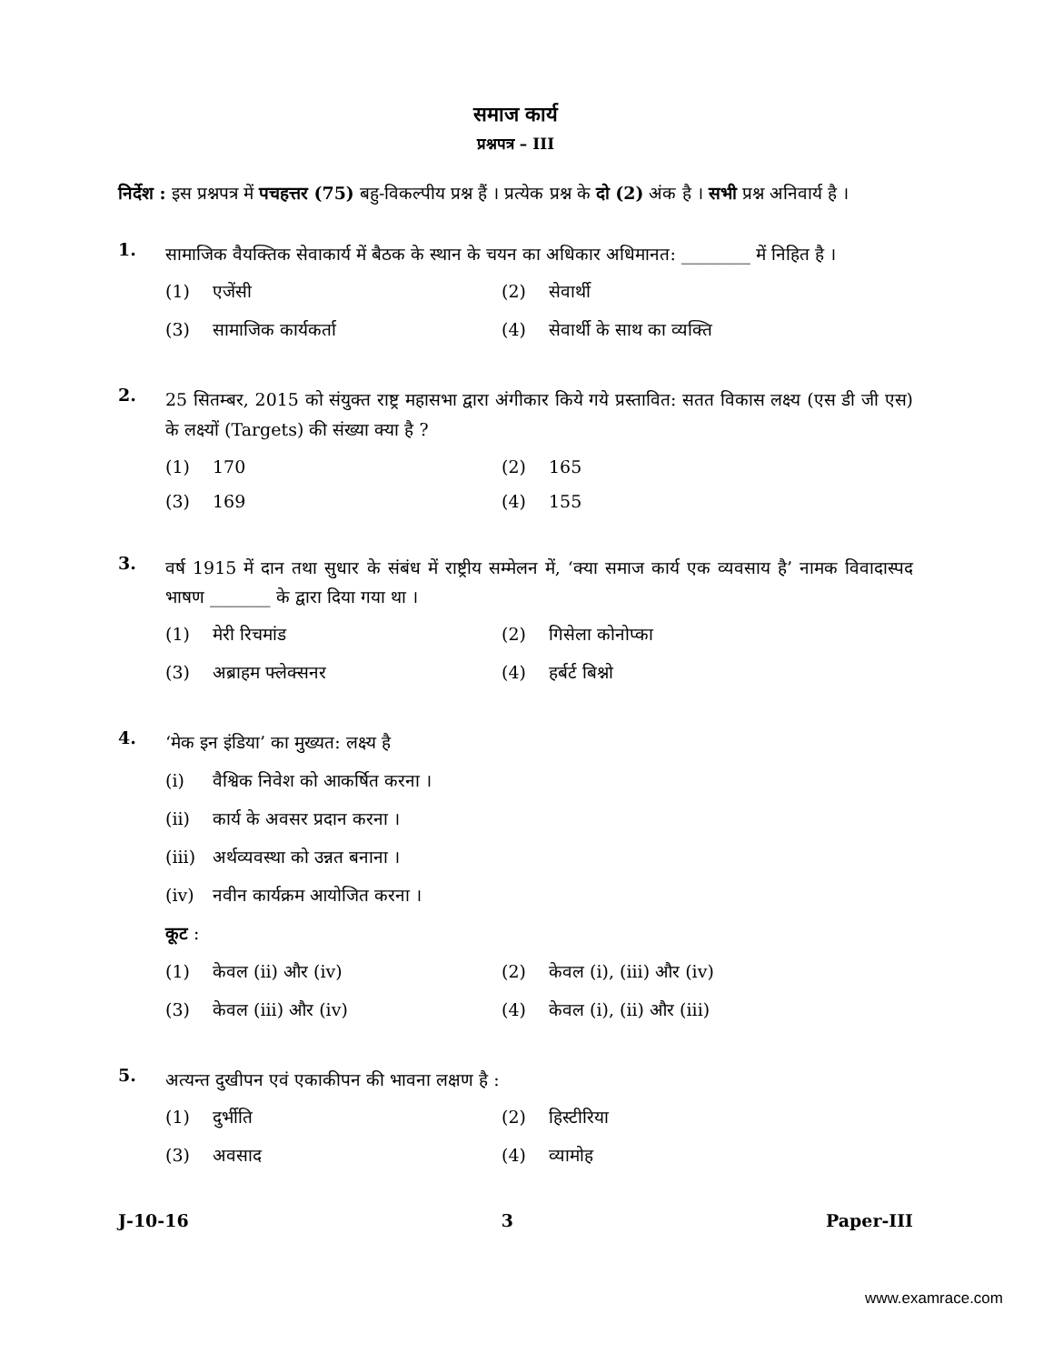समाज कार्य
प्रश्नपत्र – III
निर्देश : इस प्रश्नपत्र में पचहत्तर (75) बहु-विकल्पीय प्रश्न हैं । प्रत्येक प्रश्न के दो (2) अंक है । सभी प्रश्न अनिवार्य है ।
1.
सामाजिक वैयक्तिक सेवाकार्य में बैठक के स्थान के चयन का अधिकार अधिमानत: ________ में निहित है ।
(1) एजेंसी
(2) सेवार्थी
(3) सामाजिक कार्यकर्ता
(4) सेवार्थी के साथ का व्यक्ति
2.
25 सितम्बर, 2015 को संयुक्त राष्ट्र महासभा द्वारा अंगीकार किये गये प्रस्तावित: सतत विकास लक्ष्य (एस डी जी एस) के लक्ष्यों (Targets) की संख्या क्या है ?
(1) 170
(2) 165
(3) 169
(4) 155
3.
वर्ष 1915 में दान तथा सुधार के संबंध में राष्ट्रीय सम्मेलन में, ‘क्या समाज कार्य एक व्यवसाय है’ नामक विवादास्पद भाषण _______ के द्वारा दिया गया था ।
(1) मेरी रिचमांड
(2) गिसेला कोनोप्का
(3) अब्राहम फ्लेक्सनर
(4) हर्बर्ट बिश्नो
4.
‘मेक इन इंडिया’ का मुख्यत: लक्ष्य है
(i) वैश्विक निवेश को आकर्षित करना ।
(ii) कार्य के अवसर प्रदान करना ।
(iii) अर्थव्यवस्था को उन्नत बनाना ।
(iv) नवीन कार्यक्रम आयोजित करना ।
कूट :
(1) केवल (ii) और (iv)
(2) केवल (i), (iii) और (iv)
(3) केवल (iii) और (iv)
(4) केवल (i), (ii) और (iii)
5.
अत्यन्त दुखीपन एवं एकाकीपन की भावना लक्षण है :
(1) दुर्भीति
(2) हिस्टीरिया
(3) अवसाद
(4) व्यामोह
J-10-16 3 Paper-III
www.examrace.com